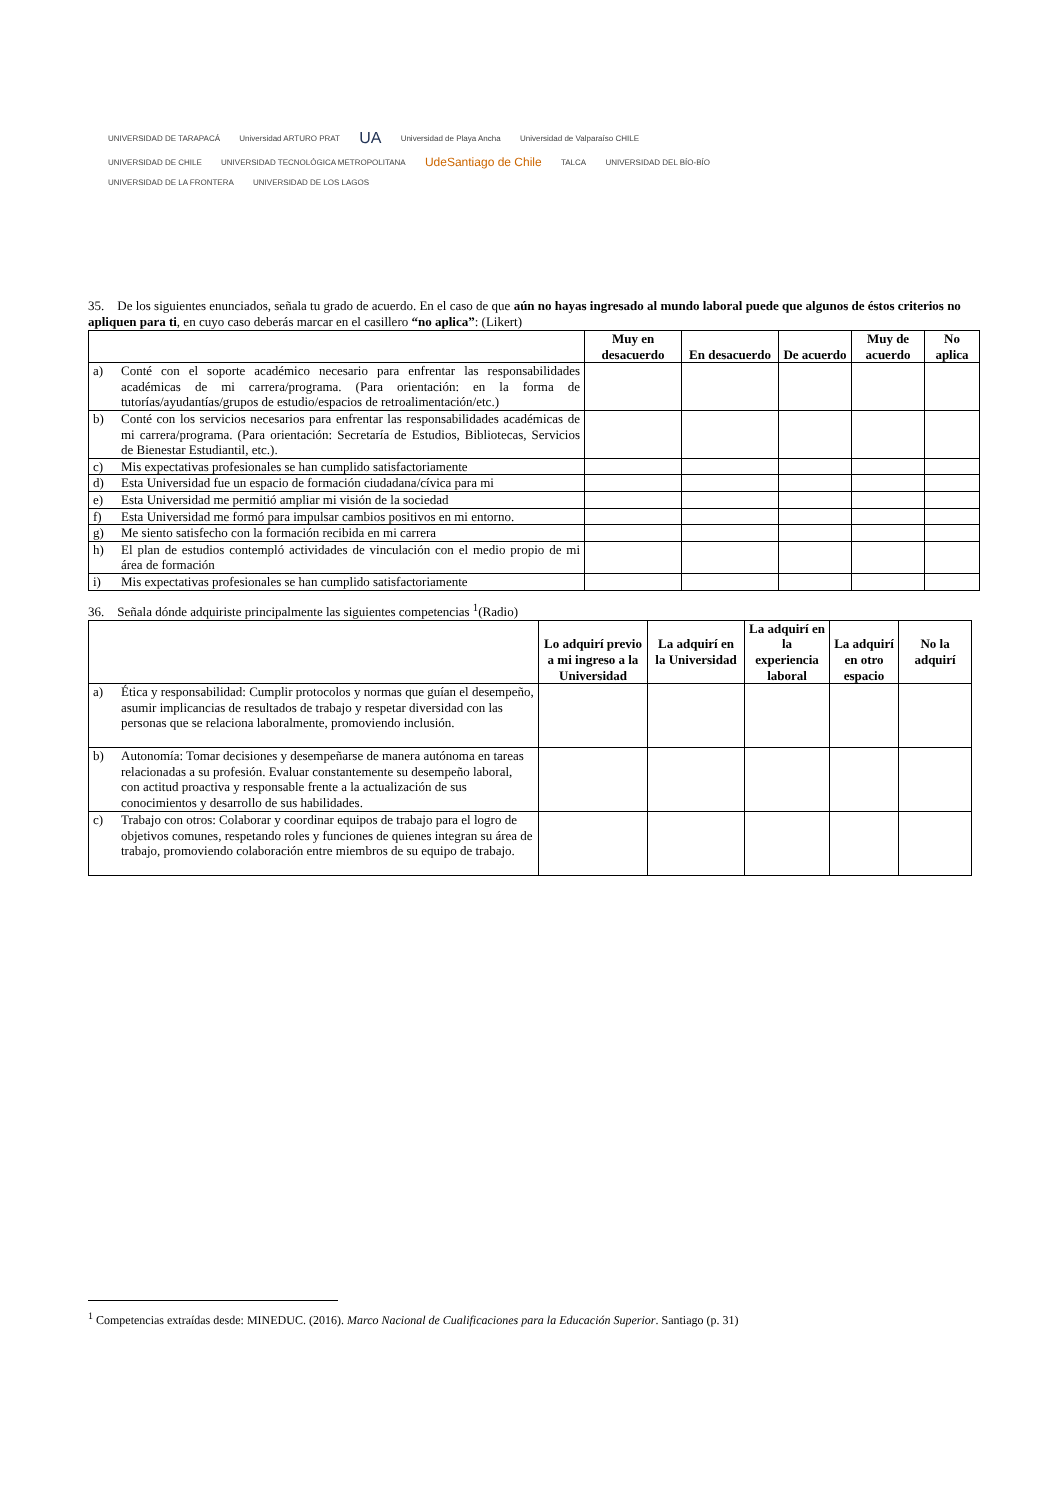UNIVERSIDAD DE TARAPACÁ Universidad ARTURO PRAT UA Universidad de Playa Ancha Universidad de Valparaíso CHILE
UNIVERSIDAD DE CHILE UNIVERSIDAD TECNOLÓGICA METROPOLITANA UdeSantiago de Chile TALCA UNIVERSIDAD DEL BÍO-BÍO UNIVERSIDAD DE LA FRONTERA UNIVERSIDAD DE LOS LAGOS
35. De los siguientes enunciados, señala tu grado de acuerdo. En el caso de que aún no hayas ingresado al mundo laboral puede que algunos de éstos criterios no apliquen para ti, en cuyo caso deberás marcar en el casillero “no aplica”: (Likert)
| | | Muy en desacuerdo | En desacuerdo | De acuerdo | Muy de acuerdo | No aplica |
| --- | --- | --- | --- | --- | --- | --- |
| a) | Conté con el soporte académico necesario para enfrentar las responsabilidades académicas de mi carrera/programa. (Para orientación: en la forma de tutorías/ayudantías/grupos de estudio/espacios de retroalimentación/etc.) | | | | | |
| b) | Conté con los servicios necesarios para enfrentar las responsabilidades académicas de mi carrera/programa. (Para orientación: Secretaría de Estudios, Bibliotecas, Servicios de Bienestar Estudiantil, etc.). | | | | | |
| c) | Mis expectativas profesionales se han cumplido satisfactoriamente | | | | | |
| d) | Esta Universidad fue un espacio de formación ciudadana/cívica para mi | | | | | |
| e) | Esta Universidad me permitió ampliar mi visión de la sociedad | | | | | |
| f) | Esta Universidad me formó para impulsar cambios positivos en mi entorno. | | | | | |
| g) | Me siento satisfecho con la formación recibida en mi carrera | | | | | |
| h) | El plan de estudios contempló actividades de vinculación con el medio propio de mi área de formación | | | | | |
| i) | Mis expectativas profesionales se han cumplido satisfactoriamente | | | | | |
36. Señala dónde adquiriste principalmente las siguientes competencias <sup>1</sup>(Radio)
| | | Lo adquirí previo a mi ingreso a la Universidad | La adquirí en la Universidad | La adquirí en la experiencia laboral | La adquirí en otro espacio | No la adquirí |
| --- | --- | --- | --- | --- | --- | --- |
| a) | Ética y responsabilidad: Cumplir protocolos y normas que guían el desempeño, asumir implicancias de resultados de trabajo y respetar diversidad con las personas que se relaciona laboralmente, promoviendo inclusión. | | | | | |
| b) | Autonomía: Tomar decisiones y desempeñarse de manera autónoma en tareas relacionadas a su profesión. Evaluar constantemente su desempeño laboral, con actitud proactiva y responsable frente a la actualización de sus conocimientos y desarrollo de sus habilidades. | | | | | |
| c) | Trabajo con otros: Colaborar y coordinar equipos de trabajo para el logro de objetivos comunes, respetando roles y funciones de quienes integran su área de trabajo, promoviendo colaboración entre miembros de su equipo de trabajo. | | | | | |
<sup>1</sup> Competencias extraídas desde: MINEDUC. (2016). Marco Nacional de Cualificaciones para la Educación Superior. Santiago (p. 31)